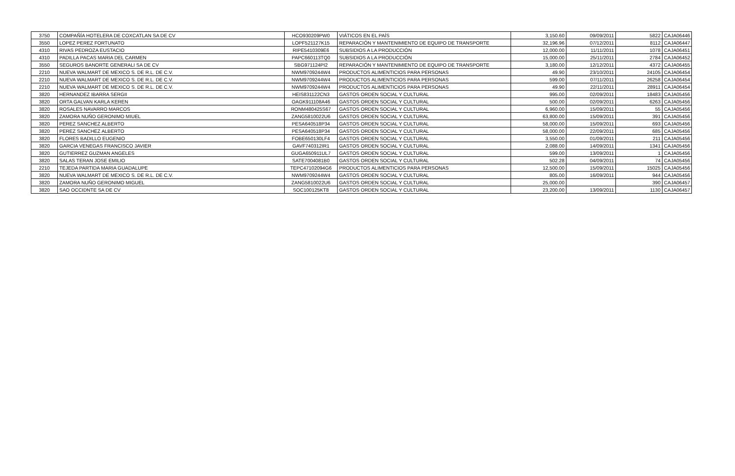| 3750 | COMPAÑÍA HOTELERA DE COXCATLAN SA DE CV | HCO930209PW0 | VIÁTICOS EN EL PAÍS | 3,150.60 | 09/09/2011 | 5822 | CAJA06446 |
| 3550 | LOPEZ PEREZ FORTUNATO | LOPF521127K15 | REPARACIÓN Y MANTENIMIENTO DE EQUIPO DE TRANSPORTE | 32,196.96 | 07/12/2011 | 8112 | CAJA06447 |
| 4310 | RIVAS PEDROZA EUSTACIO | RIPE5410309E6 | SUBSIDIOS A LA PRODUCCIÓN | 12,000.00 | 11/11/2011 | 1078 | CAJA06451 |
| 4310 | PADILLA PACAS MARIA DEL CARMEN | PAPC660113TQ0 | SUBSIDIOS A LA PRODUCCIÓN | 15,000.00 | 25/11/2011 | 2784 | CAJA06452 |
| 3550 | SEGUROS BANORTE GENERALI SA DE CV | SBG971124PI2 | REPARACIÓN Y MANTENIMIENTO DE EQUIPO DE TRANSPORTE | 3,180.00 | 12/12/2011 | 4372 | CAJA06455 |
| 2210 | NUEVA WALMART DE MEXICO S. DE R.L. DE C.V. | NWM9709244W4 | PRODUCTOS ALIMENTICIOS PARA PERSONAS | 49.90 | 23/10/2011 | 24105 | CAJA06454 |
| 2210 | NUEVA WALMART DE MEXICO S. DE R.L. DE C.V. | NWM9709244W4 | PRODUCTOS ALIMENTICIOS PARA PERSONAS | 599.00 | 07/11/2011 | 26258 | CAJA06454 |
| 2210 | NUEVA WALMART DE MEXICO S. DE R.L. DE C.V. | NWM9709244W4 | PRODUCTOS ALIMENTICIOS PARA PERSONAS | 49.90 | 22/11/2011 | 28911 | CAJA06454 |
| 3820 | HERNANDEZ IBARRA SERGII | HEIS831122CN3 | GASTOS ORDEN SOCIAL Y CULTURAL | 995.00 | 02/09/2011 | 18483 | CAJA05456 |
| 3820 | ORTA GALVAN KARLA KEREN | OAGK911108A46 | GASTOS ORDEN SOCIAL Y CULTURAL | 500.00 | 02/09/2011 | 6263 | CAJA05456 |
| 3820 | ROSALES NAVARRO MARCOS | RONM480425S67 | GASTOS ORDEN SOCIAL Y CULTURAL | 6,960.00 | 15/09/2011 | 55 | CAJA05456 |
| 3820 | ZAMORA NUÑO GERONIMO MIUEL | ZANG5810022U6 | GASTOS ORDEN SOCIAL Y CULTURAL | 63,800.00 | 15/09/2011 | 391 | CAJA05456 |
| 3820 | PEREZ SANCHEZ ALBERTO | PESA640518P34 | GASTOS ORDEN SOCIAL Y CULTURAL | 58,000.00 | 15/09/2011 | 693 | CAJA05456 |
| 3820 | PEREZ SANCHEZ ALBERTO | PESA640518P34 | GASTOS ORDEN SOCIAL Y CULTURAL | 58,000.00 | 22/09/2011 | 685 | CAJA05456 |
| 3820 | FLORES BADILLO EUGENIO | FOBE650130LF4 | GASTOS ORDEN SOCIAL Y CULTURAL | 3,550.00 | 01/09/2011 | 211 | CAJA05456 |
| 3820 | GARCIA VENEGAS FRANCISCO JAVIER | GAVF740312IR1 | GASTOS ORDEN SOCIAL Y CULTURAL | 2,088.00 | 14/09/2011 | 1341 | CAJA05456 |
| 3820 | GUTIERREZ GUZMAN ANGELES | GUGA650911UL7 | GASTOS ORDEN SOCIAL Y CULTURAL | 599.00 | 13/09/2011 | 1 | CAJA05456 |
| 3820 | SALAS TERAN JOSE EMILIO | SATE7004081B0 | GASTOS ORDEN SOCIAL Y CULTURAL | 502.28 | 04/09/2011 | 74 | CAJA05456 |
| 2210 | TEJEDA PARTIDA MARIA GUADALUPE | TEPC47102094G6 | PRODUCTOS ALIMENTICIOS PARA PERSONAS | 12,500.00 | 15/09/2011 | 15025 | CAJA05456 |
| 3820 | NUEVA WALMART DE MEXICO S. DE R.L. DE C.V. | NWM9709244W4 | GASTOS ORDEN SOCIAL Y CULTURAL | 805.00 | 16/09/2011 | 944 | CAJA05456 |
| 3820 | ZAMORA NUÑO GERONIMO MIGUEL | ZANG5810022U6 | GASTOS ORDEN SOCIAL Y CULTURAL | 25,000.00 | | 390 | CAJA06457 |
| 3820 | SAO OCCIDNTE SA DE CV | SOC100125KT8 | GASTOS ORDEN SOCIAL Y CULTURAL | 23,200.00 | 13/09/2011 | 1130 | CAJA06457 |